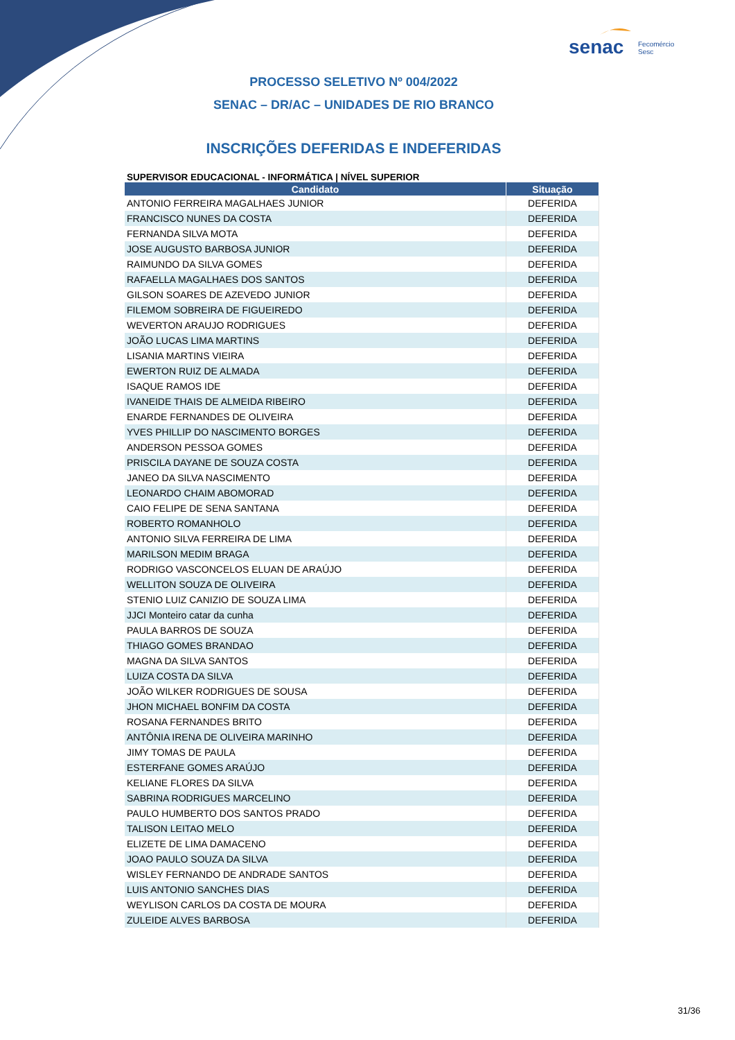senac
Fecomércio
Sesc
PROCESSO SELETIVO Nº 004/2022
SENAC – DR/AC – UNIDADES DE RIO BRANCO
INSCRIÇÕES DEFERIDAS E INDEFERIDAS
SUPERVISOR EDUCACIONAL - INFORMÁTICA | NÍVEL SUPERIOR
| Candidato | Situação |
| --- | --- |
| ANTONIO FERREIRA MAGALHAES JUNIOR | DEFERIDA |
| FRANCISCO NUNES DA COSTA | DEFERIDA |
| FERNANDA SILVA MOTA | DEFERIDA |
| JOSE AUGUSTO BARBOSA JUNIOR | DEFERIDA |
| RAIMUNDO DA SILVA GOMES | DEFERIDA |
| RAFAELLA MAGALHAES DOS SANTOS | DEFERIDA |
| GILSON SOARES DE AZEVEDO JUNIOR | DEFERIDA |
| FILEMOM SOBREIRA DE FIGUEIREDO | DEFERIDA |
| WEVERTON ARAUJO RODRIGUES | DEFERIDA |
| JOÃO LUCAS LIMA MARTINS | DEFERIDA |
| LISANIA MARTINS VIEIRA | DEFERIDA |
| EWERTON RUIZ DE ALMADA | DEFERIDA |
| ISAQUE RAMOS IDE | DEFERIDA |
| IVANEIDE THAIS DE ALMEIDA RIBEIRO | DEFERIDA |
| ENARDE FERNANDES DE OLIVEIRA | DEFERIDA |
| YVES PHILLIP DO NASCIMENTO BORGES | DEFERIDA |
| ANDERSON PESSOA GOMES | DEFERIDA |
| PRISCILA DAYANE DE SOUZA COSTA | DEFERIDA |
| JANEO DA SILVA NASCIMENTO | DEFERIDA |
| LEONARDO CHAIM ABOMORAD | DEFERIDA |
| CAIO FELIPE DE SENA SANTANA | DEFERIDA |
| ROBERTO ROMANHOLO | DEFERIDA |
| ANTONIO SILVA FERREIRA DE LIMA | DEFERIDA |
| MARILSON MEDIM BRAGA | DEFERIDA |
| RODRIGO VASCONCELOS ELUAN DE ARAÚJO | DEFERIDA |
| WELLITON SOUZA DE OLIVEIRA | DEFERIDA |
| STENIO LUIZ CANIZIO DE SOUZA LIMA | DEFERIDA |
| JJCI Monteiro catar da cunha | DEFERIDA |
| PAULA BARROS DE SOUZA | DEFERIDA |
| THIAGO GOMES BRANDAO | DEFERIDA |
| MAGNA DA SILVA SANTOS | DEFERIDA |
| LUIZA COSTA DA SILVA | DEFERIDA |
| JOÃO WILKER RODRIGUES DE SOUSA | DEFERIDA |
| JHON MICHAEL BONFIM DA COSTA | DEFERIDA |
| ROSANA FERNANDES BRITO | DEFERIDA |
| ANTÔNIA IRENA DE OLIVEIRA MARINHO | DEFERIDA |
| JIMY TOMAS DE PAULA | DEFERIDA |
| ESTERFANE GOMES ARAÚJO | DEFERIDA |
| KELIANE FLORES DA SILVA | DEFERIDA |
| SABRINA RODRIGUES MARCELINO | DEFERIDA |
| PAULO HUMBERTO DOS SANTOS PRADO | DEFERIDA |
| TALISON LEITAO MELO | DEFERIDA |
| ELIZETE DE LIMA DAMACENO | DEFERIDA |
| JOAO PAULO SOUZA DA SILVA | DEFERIDA |
| WISLEY FERNANDO DE ANDRADE SANTOS | DEFERIDA |
| LUIS ANTONIO SANCHES DIAS | DEFERIDA |
| WEYLISON CARLOS DA COSTA DE MOURA | DEFERIDA |
| ZULEIDE ALVES BARBOSA | DEFERIDA |
31/36